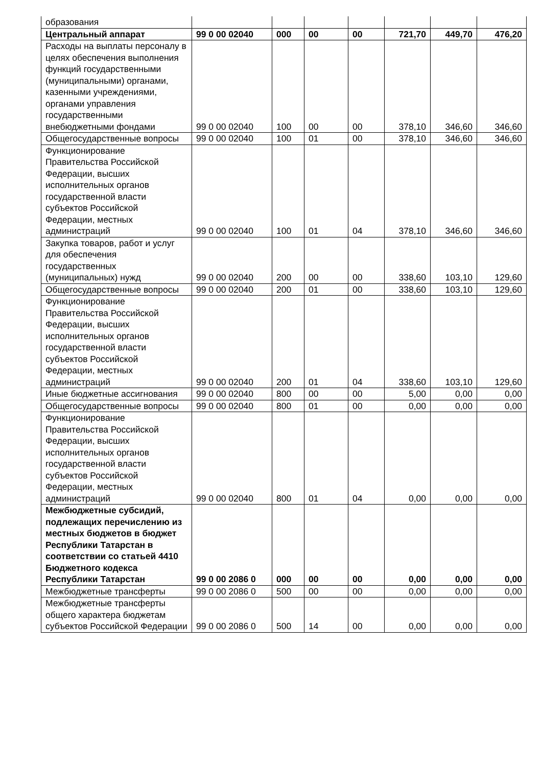| образования | | | | | | | |
| Центральный аппарат | 99 0 00 02040 | 000 | 00 | 00 | 721,70 | 449,70 | 476,20 |
| Расходы на выплаты персоналу в целях обеспечения выполнения функций государственными (муниципальными) органами, казенными учреждениями, органами управления государственными внебюджетными фондами | 99 0 00 02040 | 100 | 00 | 00 | 378,10 | 346,60 | 346,60 |
| Общегосударственные вопросы | 99 0 00 02040 | 100 | 01 | 00 | 378,10 | 346,60 | 346,60 |
| Функционирование Правительства Российской Федерации, высших исполнительных органов государственной власти субъектов Российской Федерации, местных администраций | 99 0 00 02040 | 100 | 01 | 04 | 378,10 | 346,60 | 346,60 |
| Закупка товаров, работ и услуг для обеспечения государственных (муниципальных) нужд | 99 0 00 02040 | 200 | 00 | 00 | 338,60 | 103,10 | 129,60 |
| Общегосударственные вопросы | 99 0 00 02040 | 200 | 01 | 00 | 338,60 | 103,10 | 129,60 |
| Функционирование Правительства Российской Федерации, высших исполнительных органов государственной власти субъектов Российской Федерации, местных администраций | 99 0 00 02040 | 200 | 01 | 04 | 338,60 | 103,10 | 129,60 |
| Иные бюджетные ассигнования | 99 0 00 02040 | 800 | 00 | 00 | 5,00 | 0,00 | 0,00 |
| Общегосударственные вопросы | 99 0 00 02040 | 800 | 01 | 00 | 0,00 | 0,00 | 0,00 |
| Функционирование Правительства Российской Федерации, высших исполнительных органов государственной власти субъектов Российской Федерации, местных администраций | 99 0 00 02040 | 800 | 01 | 04 | 0,00 | 0,00 | 0,00 |
| Межбюджетные субсидий, подлежащих перечислению из местных бюджетов в бюджет Республики Татарстан в соответствии со статьей 4410 Бюджетного кодекса Республики Татарстан | 99 0 00 2086 0 | 000 | 00 | 00 | 0,00 | 0,00 | 0,00 |
| Межбюджетные трансферты | 99 0 00 2086 0 | 500 | 00 | 00 | 0,00 | 0,00 | 0,00 |
| Межбюджетные трансферты общего характера бюджетам субъектов Российской Федерации | 99 0 00 2086 0 | 500 | 14 | 00 | 0,00 | 0,00 | 0,00 |